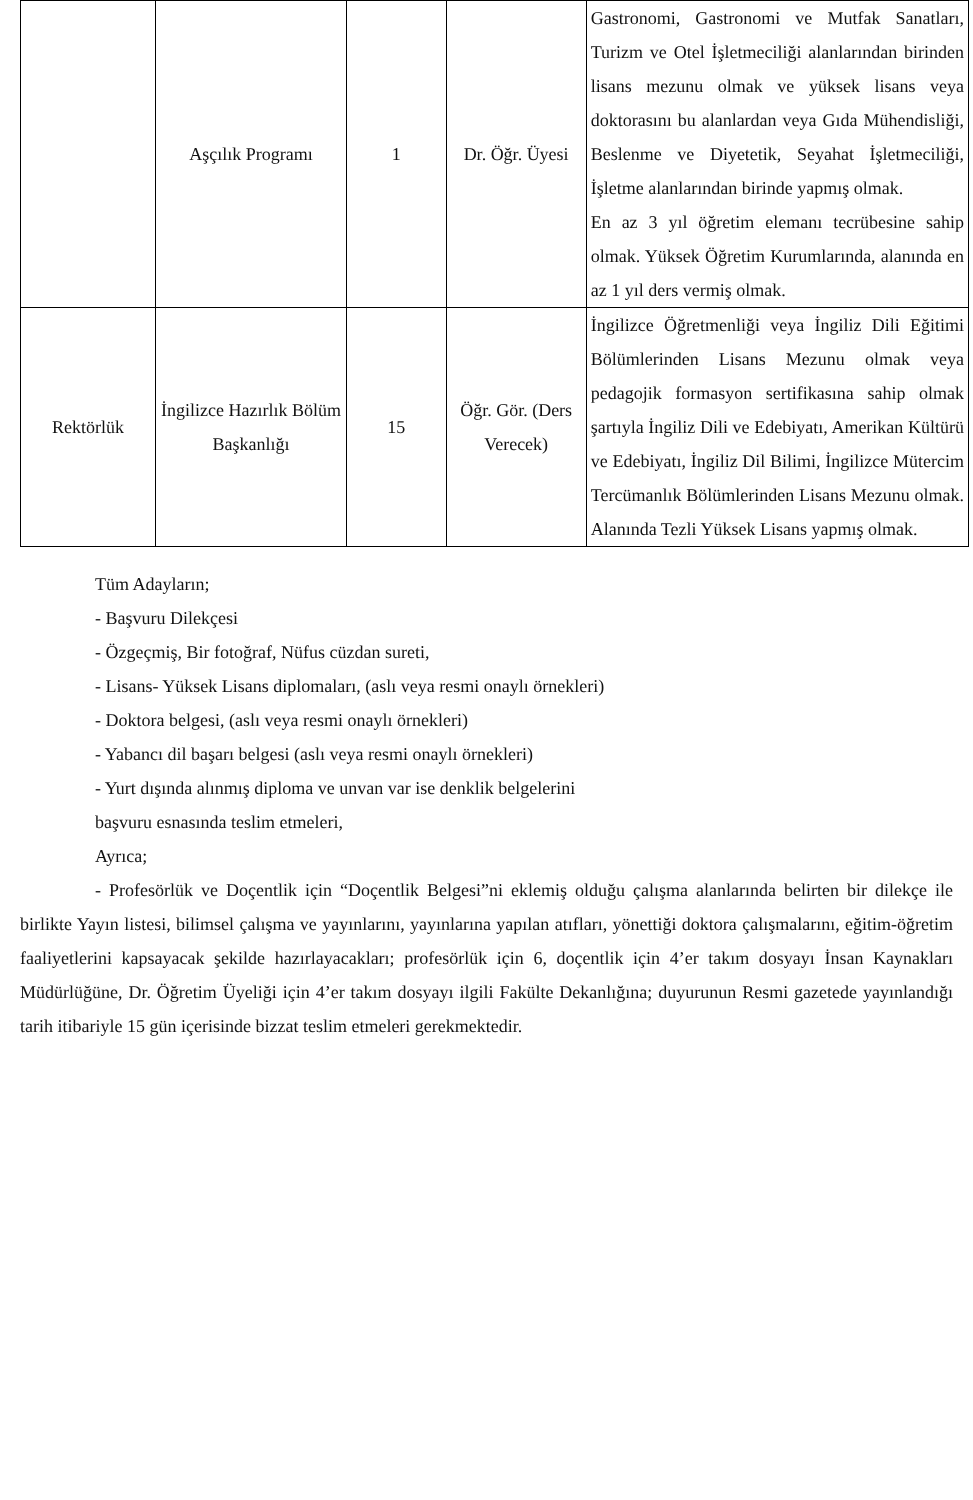| | Aşçılık Programı | 1 | Dr. Öğr. Üyesi | Gastronomi, Gastronomi ve Mutfak Sanatları, Turizm ve Otel İşletmeciliği alanlarından birinden lisans mezunu olmak ve yüksek lisans veya doktorasını bu alanlardan veya Gıda Mühendisliği, Beslenme ve Diyetetik, Seyahat İşletmeciliği, İşletme alanlarından birinde yapmış olmak. En az 3 yıl öğretim elemanı tecrübesine sahip olmak. Yüksek Öğretim Kurumlarında, alanında en az 1 yıl ders vermiş olmak. |
| Rektörlük | İngilizce Hazırlık Bölüm Başkanlığı | 15 | Öğr. Gör. (Ders Verecek) | İngilizce Öğretmenliği veya İngiliz Dili Eğitimi Bölümlerinden Lisans Mezunu olmak veya pedagojik formasyon sertifikasına sahip olmak şartıyla İngiliz Dili ve Edebiyatı, Amerikan Kültürü ve Edebiyatı, İngiliz Dil Bilimi, İngilizce Mütercim Tercümanlık Bölümlerinden Lisans Mezunu olmak. Alanında Tezli Yüksek Lisans yapmış olmak. |
Tüm Adayların;
- Başvuru Dilekçesi
- Özgeçmiş, Bir fotoğraf, Nüfus cüzdan sureti,
- Lisans- Yüksek Lisans diplomaları, (aslı veya resmi onaylı örnekleri)
- Doktora belgesi, (aslı veya resmi onaylı örnekleri)
- Yabancı dil başarı belgesi (aslı veya resmi onaylı örnekleri)
- Yurt dışında alınmış diploma ve unvan var ise denklik belgelerini
başvuru esnasında teslim etmeleri,
Ayrıca;
- Profesörlük ve Doçentlik için “Doçentlik Belgesi”ni eklemiş olduğu çalışma alanlarında belirten bir dilekçe ile birlikte Yayın listesi, bilimsel çalışma ve yayınlarını, yayınlarına yapılan atıfları, yönettiği doktora çalışmalarını, eğitim-öğretim faaliyetlerini kapsayacak şekilde hazırlayacakları; profesörlük için 6, doçentlik için 4’er takım dosyayı İnsan Kaynakları Müdürlüğüne, Dr. Öğretim Üyeliği için 4’er takım dosyayı ilgili Fakülte Dekanlığına; duyurunun Resmi gazetede yayınlandığı tarih itibariyle 15 gün içerisinde bizzat teslim etmeleri gerekmektedir.